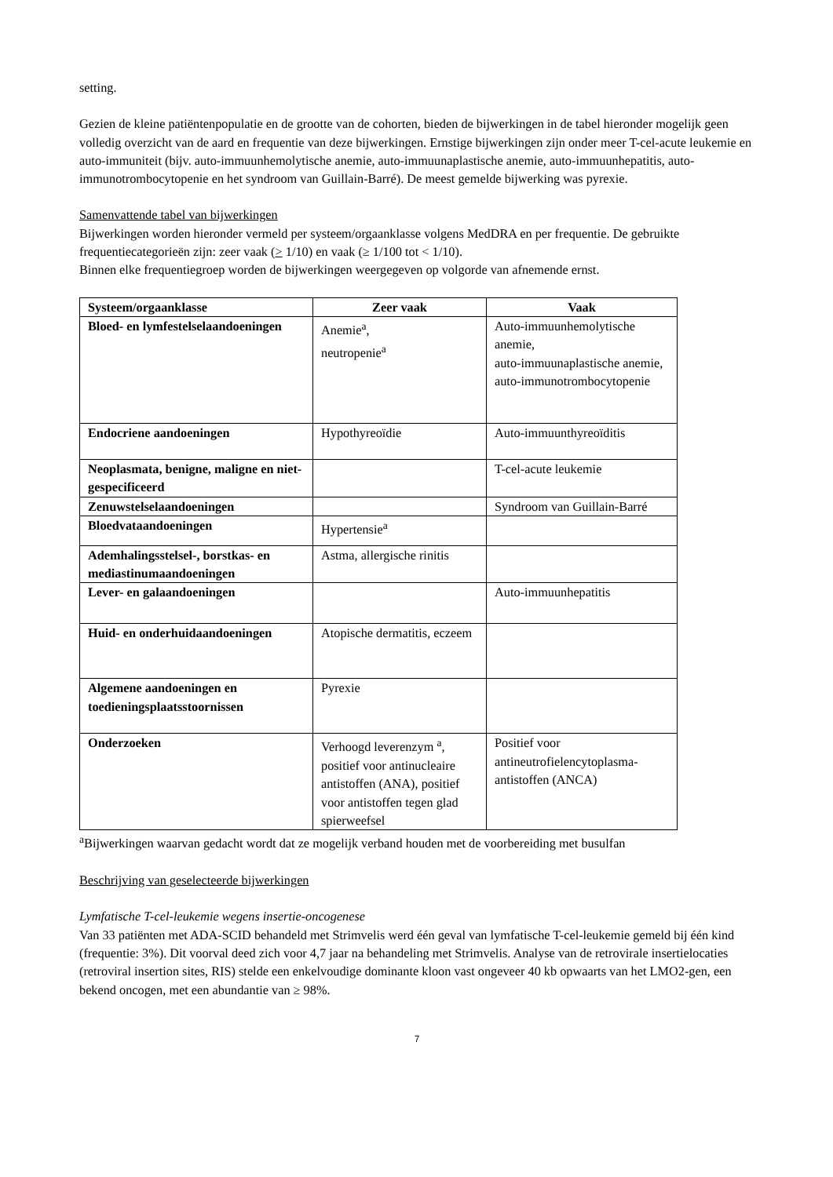setting.
Gezien de kleine patiëntenpopulatie en de grootte van de cohorten, bieden de bijwerkingen in de tabel hieronder mogelijk geen volledig overzicht van de aard en frequentie van deze bijwerkingen. Ernstige bijwerkingen zijn onder meer T-cel-acute leukemie en auto-immuniteit (bijv. auto-immuunhemolytische anemie, auto-immuunaplastische anemie, auto-immuunhepatitis, auto-immunotrombocytopenie en het syndroom van Guillain-Barré). De meest gemelde bijwerking was pyrexie.
Samenvattende tabel van bijwerkingen
Bijwerkingen worden hieronder vermeld per systeem/orgaanklasse volgens MedDRA en per frequentie. De gebruikte frequentiecategorieën zijn: zeer vaak (> 1/10) en vaak (≥ 1/100 tot < 1/10).
Binnen elke frequentiegroep worden de bijwerkingen weergegeven op volgorde van afnemende ernst.
| Systeem/orgaanklasse | Zeer vaak | Vaak |
| --- | --- | --- |
| Bloed- en lymfestelselaandoeningen | Anemie<sup>a</sup>, neutropenie<sup>a</sup> | Auto-immuunhemolytische anemie, auto-immuunaplastische anemie, auto-immunotrombocytopenie |
| Endocriene aandoeningen | Hypothyreoïdie | Auto-immuunthyreoïditis |
| Neoplasmata, benigne, maligne en niet-gespecificeerd | | T-cel-acute leukemie |
| Zenuwstelselaandoeningen | | Syndroom van Guillain-Barré |
| Bloedvataandoeningen | Hypertensie<sup>a</sup> | |
| Ademhalingsstelsel-, borstkas- en mediastinumaandoeningen | Astma, allergische rinitis | |
| Lever- en galaandoeningen | | Auto-immuunhepatitis |
| Huid- en onderhuidaandoeningen | Atopische dermatitis, eczeem | |
| Algemene aandoeningen en toedieningsplaatsstoornissen | Pyrexie | |
| Onderzoeken | Verhoogd leverenzym <sup>a</sup>, positief voor antinucleaire antistoffen (ANA), positief voor antistoffen tegen glad spierweefsel | Positief voor antineutrofielencytoplasma-antistoffen (ANCA) |
<sup>a</sup> Bijwerkingen waarvan gedacht wordt dat ze mogelijk verband houden met de voorbereiding met busulfan
Beschrijving van geselecteerde bijwerkingen
Lymfatische T-cel-leukemie wegens insertie-oncogenese
Van 33 patiënten met ADA-SCID behandeld met Strimvelis werd één geval van lymfatische T-cel-leukemie gemeld bij één kind (frequentie: 3%). Dit voorval deed zich voor 4,7 jaar na behandeling met Strimvelis. Analyse van de retrovirale insertielocaties (retroviral insertion sites, RIS) stelde een enkelvoudige dominante kloon vast ongeveer 40 kb opwaarts van het LMO2-gen, een bekend oncogen, met een abundantie van ≥ 98%.
7